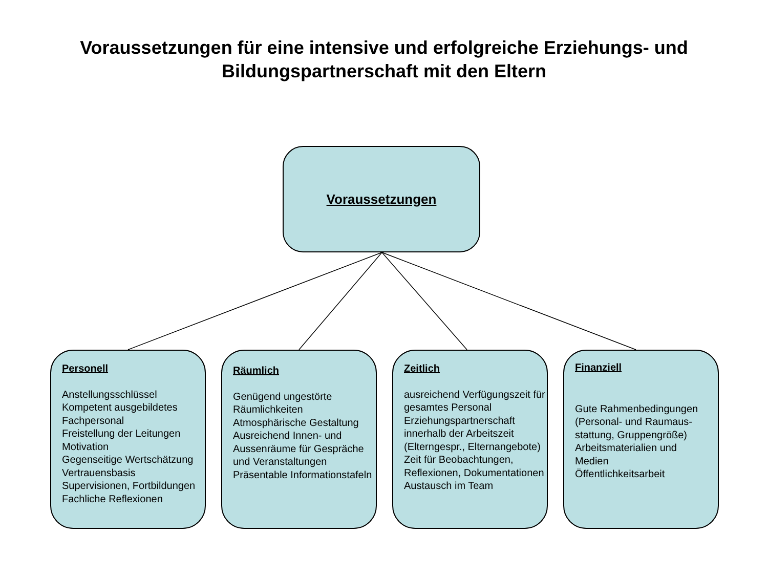Voraussetzungen für eine intensive und erfolgreiche Erziehungs- und
Bildungspartnerschaft mit den Eltern
Voraussetzungen
Personell
Anstellungsschlüssel
Kompetent ausgebildetes
Fachpersonal
Freistellung der Leitungen
Motivation
Gegenseitige Wertschätzung
Vertrauensbasis
Supervisionen, Fortbildungen
Fachliche Reflexionen
Räumlich
Genügend ungestörte
Räumlichkeiten
Atmosphärische Gestaltung
Ausreichend Innen- und
Aussenräume für Gespräche
und Veranstaltungen
Präsentable Informationstafeln
Zeitlich
ausreichend Verfügungszeit für
gesamtes Personal
Erziehungspartnerschaft
innerhalb der Arbeitszeit
(Elterngespr., Elternangebote)
Zeit für Beobachtungen,
Reflexionen, Dokumentationen
Austausch im Team
Finanziell
Gute Rahmenbedingungen
(Personal- und Raumaus-
stattung, Gruppengröße)
Arbeitsmaterialien und
Medien
Öffentlichkeitsarbeit